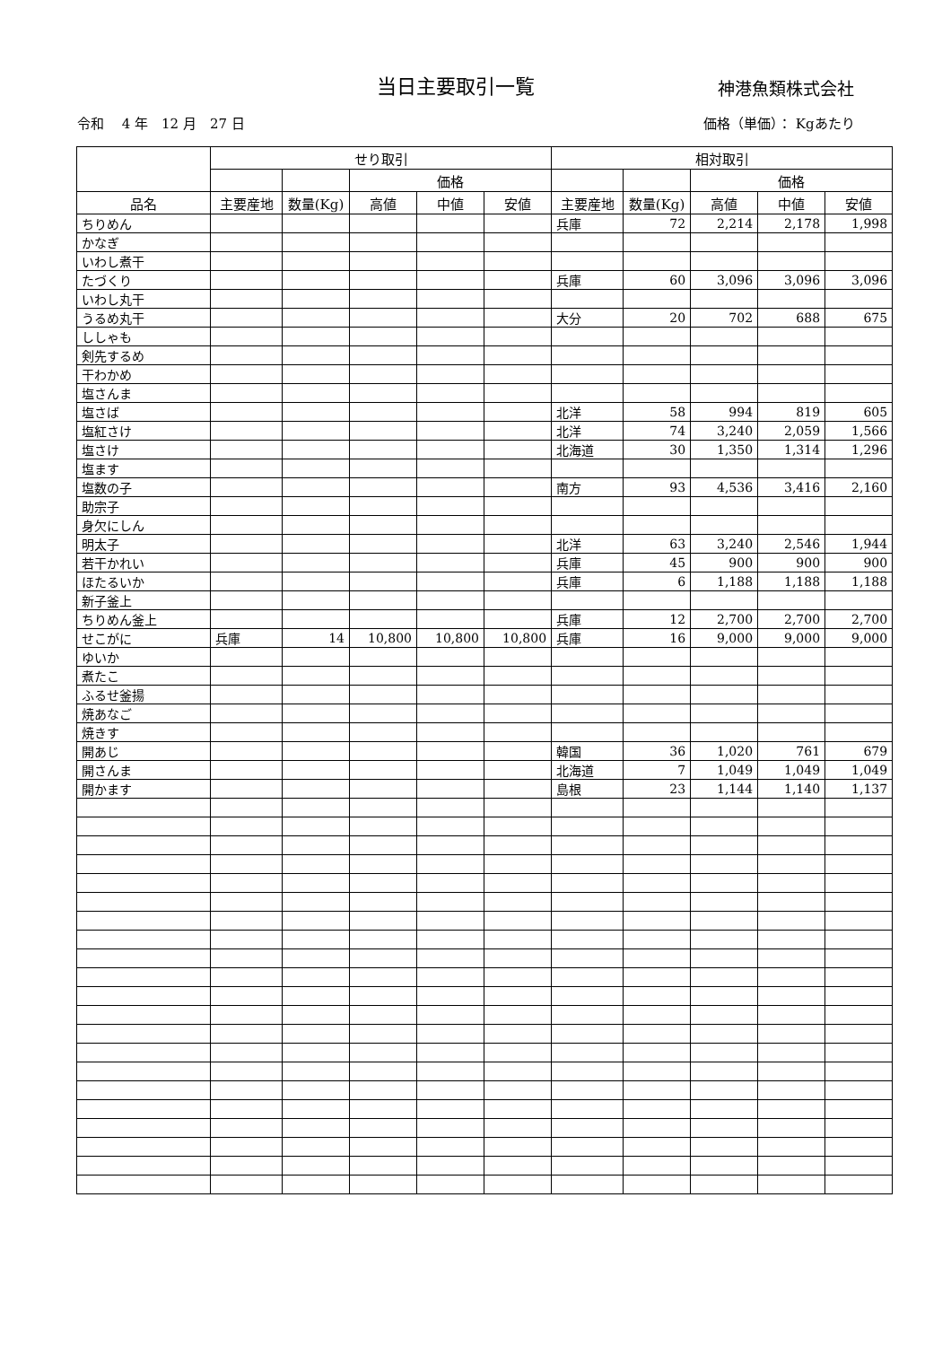当日主要取引一覧 神港魚類株式会社
令和　 4 年　12 月　27 日 価格（単価）： Kgあたり
| | せり取引 | | | | | 相対取引 | | | | |
| --- | --- | --- | --- | --- | --- | --- | --- | --- | --- | --- |
| | | | 価格 | | | | | 価格 | | |
| 品名 | 主要産地 | 数量(Kg) | 高値 | 中値 | 安値 | 主要産地 | 数量(Kg) | 高値 | 中値 | 安値 |
| ちりめん | | | | | | 兵庫 | 72 | 2,214 | 2,178 | 1,998 |
| かなぎ | | | | | | | | | | |
| いわし煮干 | | | | | | | | | | |
| たづくり | | | | | | 兵庫 | 60 | 3,096 | 3,096 | 3,096 |
| いわし丸干 | | | | | | | | | | |
| うるめ丸干 | | | | | | 大分 | 20 | 702 | 688 | 675 |
| ししゃも | | | | | | | | | | |
| 剣先するめ | | | | | | | | | | |
| 干わかめ | | | | | | | | | | |
| 塩さんま | | | | | | | | | | |
| 塩さば | | | | | | 北洋 | 58 | 994 | 819 | 605 |
| 塩紅さけ | | | | | | 北洋 | 74 | 3,240 | 2,059 | 1,566 |
| 塩さけ | | | | | | 北海道 | 30 | 1,350 | 1,314 | 1,296 |
| 塩ます | | | | | | | | | | |
| 塩数の子 | | | | | | 南方 | 93 | 4,536 | 3,416 | 2,160 |
| 助宗子 | | | | | | | | | | |
| 身欠にしん | | | | | | | | | | |
| 明太子 | | | | | | 北洋 | 63 | 3,240 | 2,546 | 1,944 |
| 若干かれい | | | | | | 兵庫 | 45 | 900 | 900 | 900 |
| ほたるいか | | | | | | 兵庫 | 6 | 1,188 | 1,188 | 1,188 |
| 新子釜上 | | | | | | | | | | |
| ちりめん釜上 | | | | | | 兵庫 | 12 | 2,700 | 2,700 | 2,700 |
| せこがに | 兵庫 | 14 | 10,800 | 10,800 | 10,800 | 兵庫 | 16 | 9,000 | 9,000 | 9,000 |
| ゆいか | | | | | | | | | | |
| 煮たこ | | | | | | | | | | |
| ふるせ釜揚 | | | | | | | | | | |
| 焼あなご | | | | | | | | | | |
| 焼きす | | | | | | | | | | |
| 開あじ | | | | | | 韓国 | 36 | 1,020 | 761 | 679 |
| 開さんま | | | | | | 北海道 | 7 | 1,049 | 1,049 | 1,049 |
| 開かます | | | | | | 島根 | 23 | 1,144 | 1,140 | 1,137 |